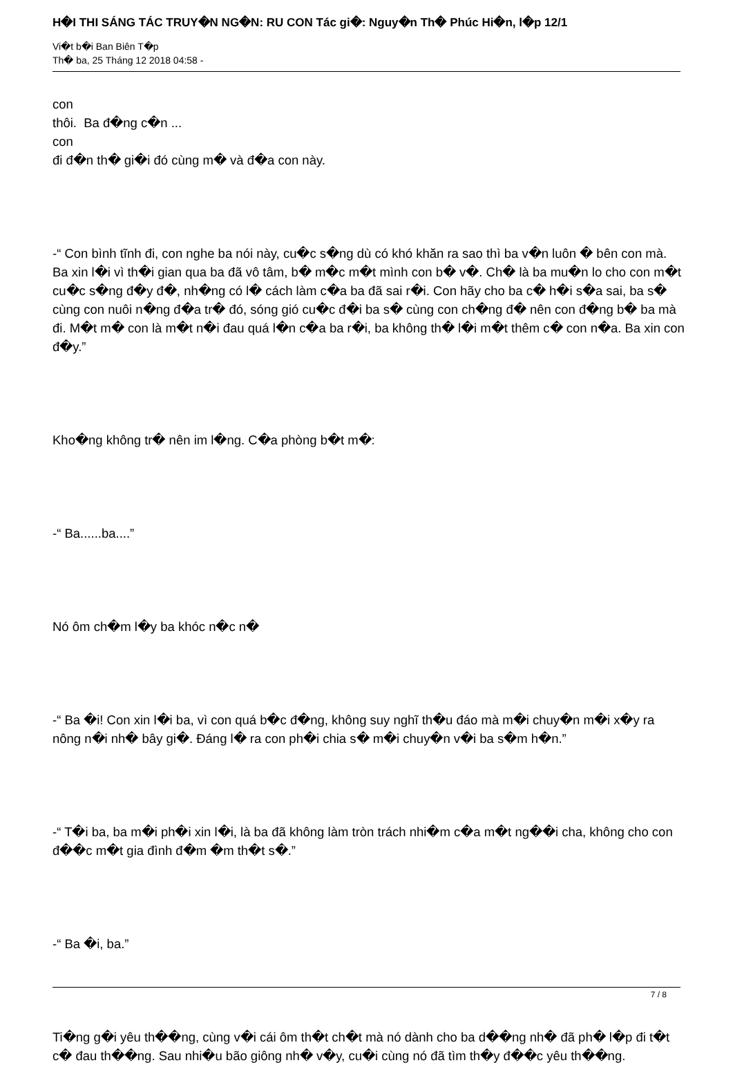H�I THI SÁNG TÁC TRUY�N NG�N: RU CON Tác gi�: Nguy�n Th� Phúc Hi�n, l�p 12/1
Vi�t b�i Ban Biên T�p
Th� ba, 25 Tháng 12 2018 04:58 -
con
thôi. Ba đ�ng c�n ...
con
đi đ�n th� gi�i đó cùng m� và đ�a con này.
-“ Con bình tĩnh đi, con nghe ba nói này, cu�c s�ng dù có khó khăn ra sao thì ba v�n luôn � bên con mà. Ba xin l�i vì th�i gian qua ba đã vô tâm, b� m�c m�t mình con b� v�. Ch� là ba mu�n lo cho con m�t cu�c s�ng đ�y đ�, nh�ng có l� cách làm c�a ba đã sai r�i. Con hãy cho ba c� h�i s�a sai, ba s� cùng con nuôi n�ng đ�a tr� đó, sóng gió cu�c đ�i ba s� cùng con ch�ng đ� nên con đ�ng b� ba mà đi. M�t m� con là m�t n�i đau quá l�n c�a ba r�i, ba không th� l�i m�t thêm c� con n�a. Ba xin con đ�y.”
Kho�ng không tr� nên im l�ng. C�a phòng b�t m�:
-“ Ba......ba....”
Nó ôm ch�m l�y ba khóc n�c n�
-“ Ba �i! Con xin l�i ba, vì con quá b�c đ�ng, không suy nghĩ th�u đáo mà m�i chuy�n m�i x�y ra nông n�i nh� bây gi�. Đáng l� ra con ph�i chia s� m�i chuy�n v�i ba s�m h�n.”
-“ T�i ba, ba m�i ph�i xin l�i, là ba đã không làm tròn trách nhi�m c�a m�t ng��i cha, không cho con đ��c m�t gia đình đ�m �m th�t s�.”
-“ Ba �i, ba.”
Ti�ng g�i yêu th��ng, cùng v�i cái ôm th�t ch�t mà nó dành cho ba d��ng nh� đã ph� l�p đi t�t c� đau th��ng. Sau nhi�u bão giông nh� v�y, cu�i cùng nó đã tìm th�y đ��c yêu th��ng.
7 / 8